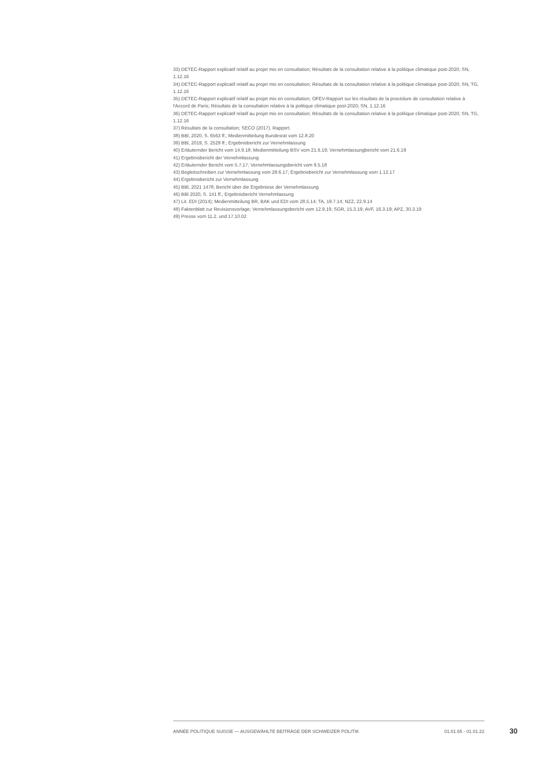33) DETEC-Rapport explicatif relatif au projet mis en consultation; Résultats de la consultation relative à la politique climatique post-2020; SN, 1.12.16
34) DETEC-Rapport explicatif relatif au projet mis en consultation; Résultats de la consultation relative à la politique climatique post-2020; SN, TG, 1.12.16
35) DETEC-Rapport explicatif relatif au projet mis en consultation; OFEV-Rapport sur les résultats de la procédure de consultation relative à l'Accord de Paris; Résultats de la consultation relative à la politique climatique post-2020; SN, 1.12.16
36) DETEC-Rapport explicatif relatif au projet mis en consultation; Résultats de la consultation relative à la politique climatique post-2020; SN, TG, 1.12.16
37) Résultats de la consultation; SECO (2017). Rapport.
38) BBl, 2020, S. 6563 ff.; Medienmitteilung Bundesrat vom 12.8.20
39) BBl, 2019, S. 2529 ff.; Ergebnisbericht zur Vernehmlassung
40) Erläuternder Bericht vom 14.9.18; Medienmitteilung BSV vom 21.6.19; Vernehmlassungbericht vom 21.6.19
41) Ergebnisbericht der Vernehmlassung
42) Erläuternder Bericht vom 5.7.17; Vernehmlassungsbericht vom 9.5.18
43) Begleitschreiben zur Vernehmlassung vom 28.6.17; Ergebnisbericht zur Vernehmlassung vom 1.12.17
44) Ergebnisbericht zur Vernehmlassung
45) BBl, 2021 1478; Bericht über die Ergebnisse der Vernehmlassung
46) BBl 2020, S. 141 ff.; Ergebnisbericht Vernehmlassung
47) Lit. EDI (2014); Medienmitteilung BR, BAK und EDI vom 28.5.14; TA, 19.7.14; NZZ, 22.9.14
48) Faktenblatt zur Revisionsvorlage; Vernehmlassungsbericht vom 12.9.19; SGR, 15.3.19; AVF, 16.3.19; APZ, 30.3.19
49) Presse vom 11.2. und 17.10.02
ANNÉE POLITIQUE SUISSE — AUSGEWÄHLTE BEITRÄGE DER SCHWEIZER POLITIK 01.01.65 - 01.01.22
30